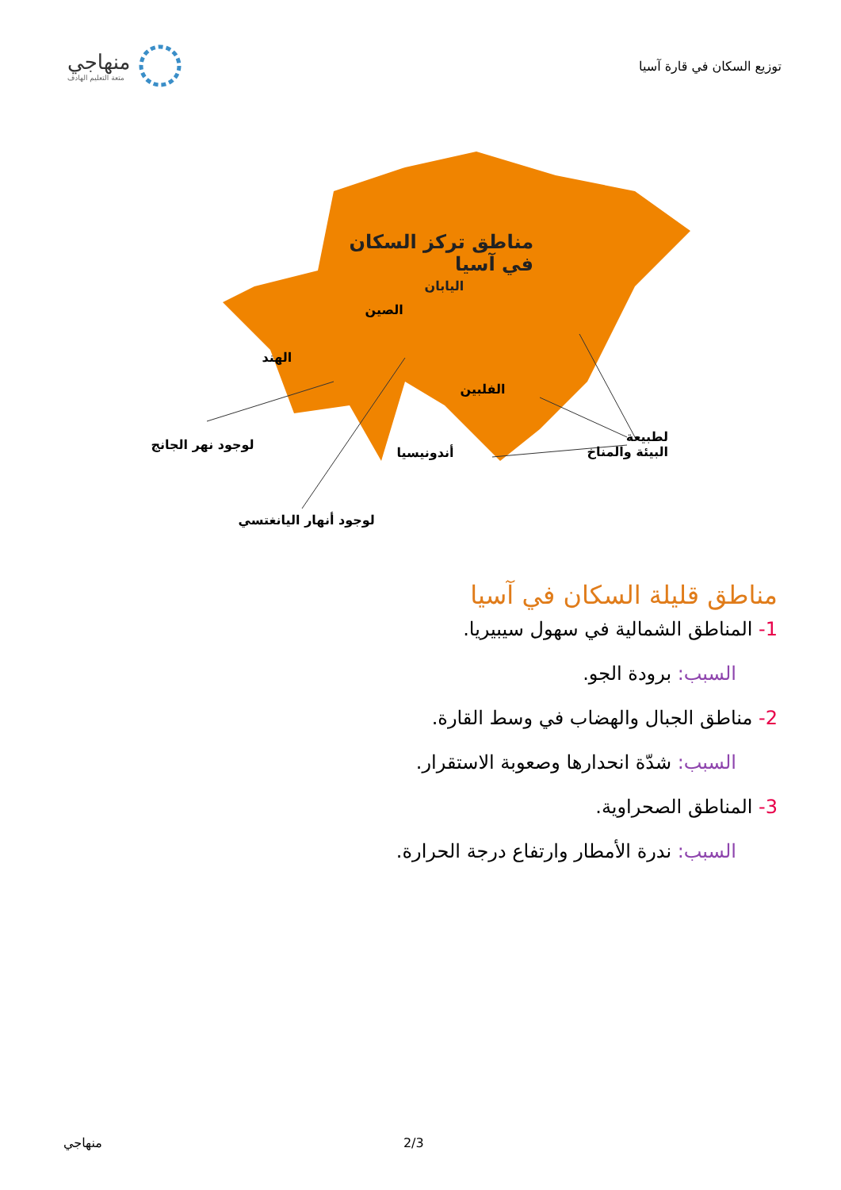توزيع السكان في قارة آسيا
منهاجي
متعة التعليم الهادف
مناطق تركز السكان
في آسيا
اليابان
الصين
الهند
الفلبين
أندونيسيا
لوجود نهر الجانج
لطبيعة
البيئة والمناخ
لوجود أنهار اليانغتسي
مناطق قليلة السكان في آسيا
1- المناطق الشمالية في سهول سيبيريا.
السبب: برودة الجو.
2- مناطق الجبال والهضاب في وسط القارة.
السبب: شدّة انحدارها وصعوبة الاستقرار.
3- المناطق الصحراوية.
السبب: ندرة الأمطار وارتفاع درجة الحرارة.
منهاجي 2/3